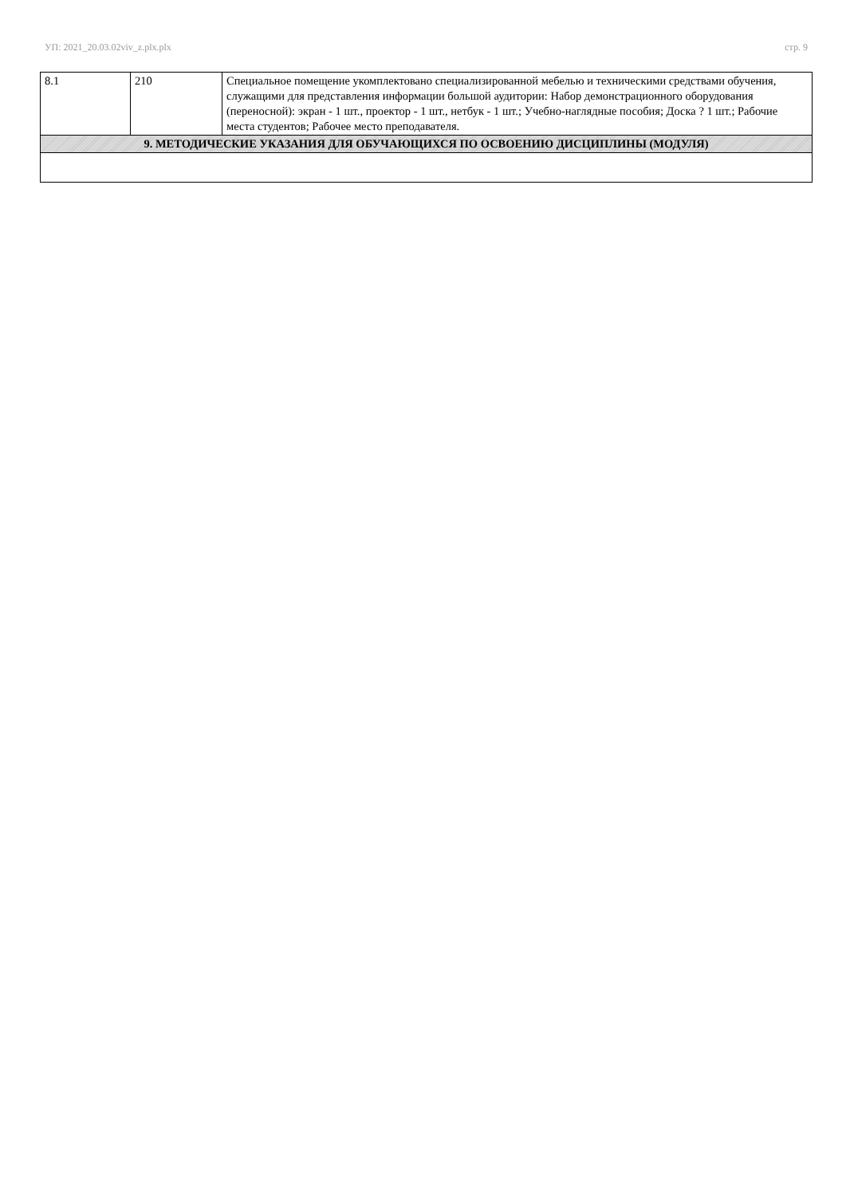УП: 2021_20.03.02viv_z.plx.plx стр. 9
| 8.1 | 210 | Специальное помещение укомплектовано специализированной мебелью и техническими средствами обучения, служащими для представления информации большой аудитории: Набор демонстрационного оборудования (переносной): экран - 1 шт., проектор - 1 шт., нетбук - 1 шт.; Учебно-наглядные пособия; Доска ? 1 шт.; Рабочие места студентов; Рабочее место преподавателя. |
| 9. МЕТОДИЧЕСКИЕ УКАЗАНИЯ ДЛЯ ОБУЧАЮЩИХСЯ ПО ОСВОЕНИЮ ДИСЦИПЛИНЫ (МОДУЛЯ) | | |